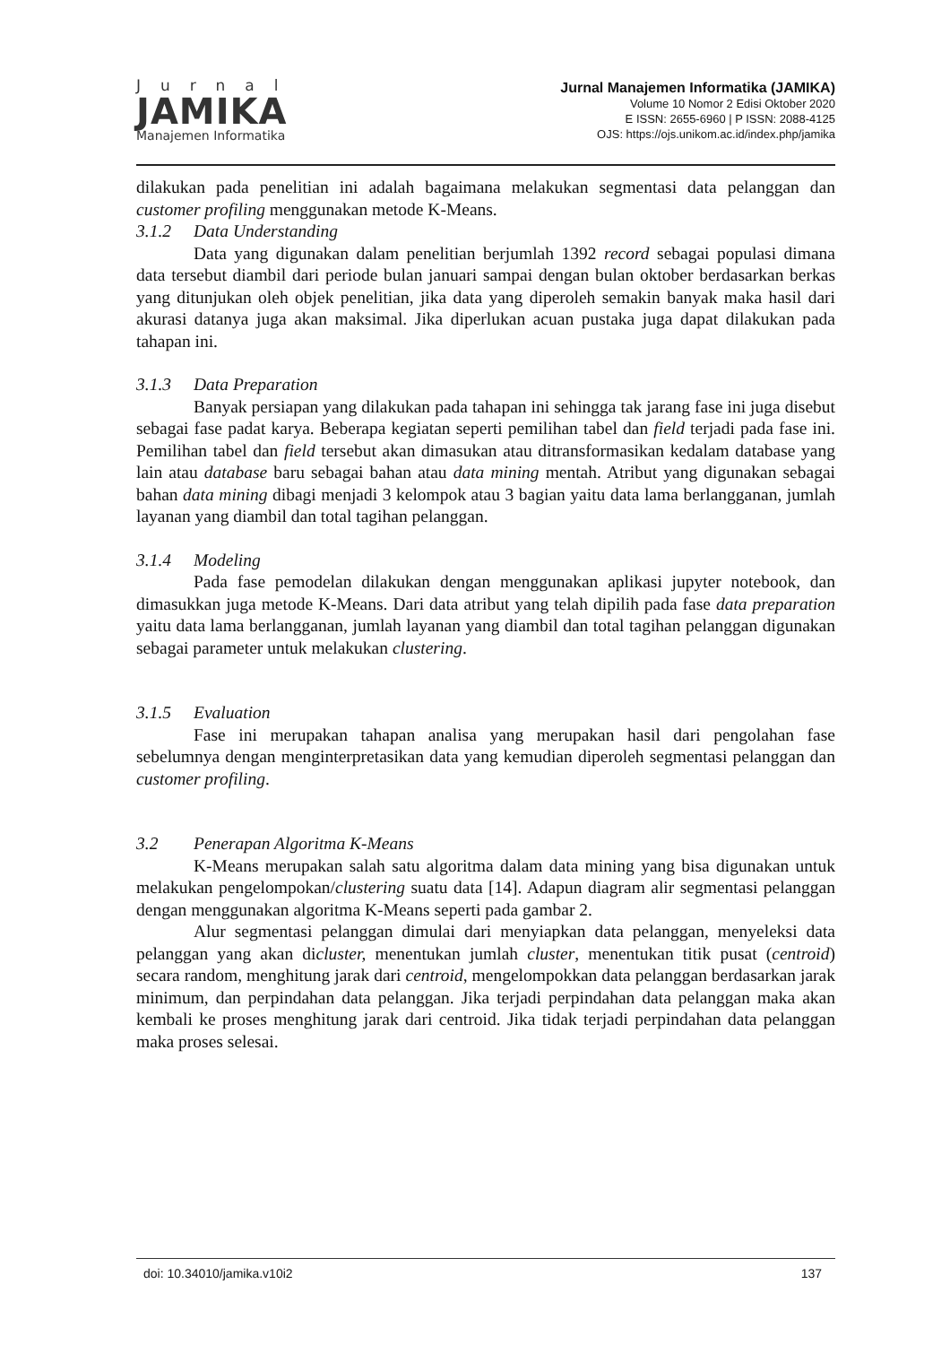Jurnal
JAMIKA
Manajemen Informatika
Jurnal Manajemen Informatika (JAMIKA)
Volume 10 Nomor 2 Edisi Oktober 2020
E ISSN: 2655-6960 | P ISSN: 2088-4125
OJS: https://ojs.unikom.ac.id/index.php/jamika
dilakukan pada penelitian ini adalah bagaimana melakukan segmentasi data pelanggan dan customer profiling menggunakan metode K-Means.
3.1.2 Data Understanding
Data yang digunakan dalam penelitian berjumlah 1392 record sebagai populasi dimana data tersebut diambil dari periode bulan januari sampai dengan bulan oktober berdasarkan berkas yang ditunjukan oleh objek penelitian, jika data yang diperoleh semakin banyak maka hasil dari akurasi datanya juga akan maksimal. Jika diperlukan acuan pustaka juga dapat dilakukan pada tahapan ini.
3.1.3 Data Preparation
Banyak persiapan yang dilakukan pada tahapan ini sehingga tak jarang fase ini juga disebut sebagai fase padat karya. Beberapa kegiatan seperti pemilihan tabel dan field terjadi pada fase ini. Pemilihan tabel dan field tersebut akan dimasukan atau ditransformasikan kedalam database yang lain atau database baru sebagai bahan atau data mining mentah. Atribut yang digunakan sebagai bahan data mining dibagi menjadi 3 kelompok atau 3 bagian yaitu data lama berlangganan, jumlah layanan yang diambil dan total tagihan pelanggan.
3.1.4 Modeling
Pada fase pemodelan dilakukan dengan menggunakan aplikasi jupyter notebook, dan dimasukkan juga metode K-Means. Dari data atribut yang telah dipilih pada fase data preparation yaitu data lama berlangganan, jumlah layanan yang diambil dan total tagihan pelanggan digunakan sebagai parameter untuk melakukan clustering.
3.1.5 Evaluation
Fase ini merupakan tahapan analisa yang merupakan hasil dari pengolahan fase sebelumnya dengan menginterpretasikan data yang kemudian diperoleh segmentasi pelanggan dan customer profiling.
3.2 Penerapan Algoritma K-Means
K-Means merupakan salah satu algoritma dalam data mining yang bisa digunakan untuk melakukan pengelompokan/clustering suatu data [14]. Adapun diagram alir segmentasi pelanggan dengan menggunakan algoritma K-Means seperti pada gambar 2.
Alur segmentasi pelanggan dimulai dari menyiapkan data pelanggan, menyeleksi data pelanggan yang akan dicluster, menentukan jumlah cluster, menentukan titik pusat (centroid) secara random, menghitung jarak dari centroid, mengelompokkan data pelanggan berdasarkan jarak minimum, dan perpindahan data pelanggan. Jika terjadi perpindahan data pelanggan maka akan kembali ke proses menghitung jarak dari centroid. Jika tidak terjadi perpindahan data pelanggan maka proses selesai.
doi: 10.34010/jamika.v10i2 137